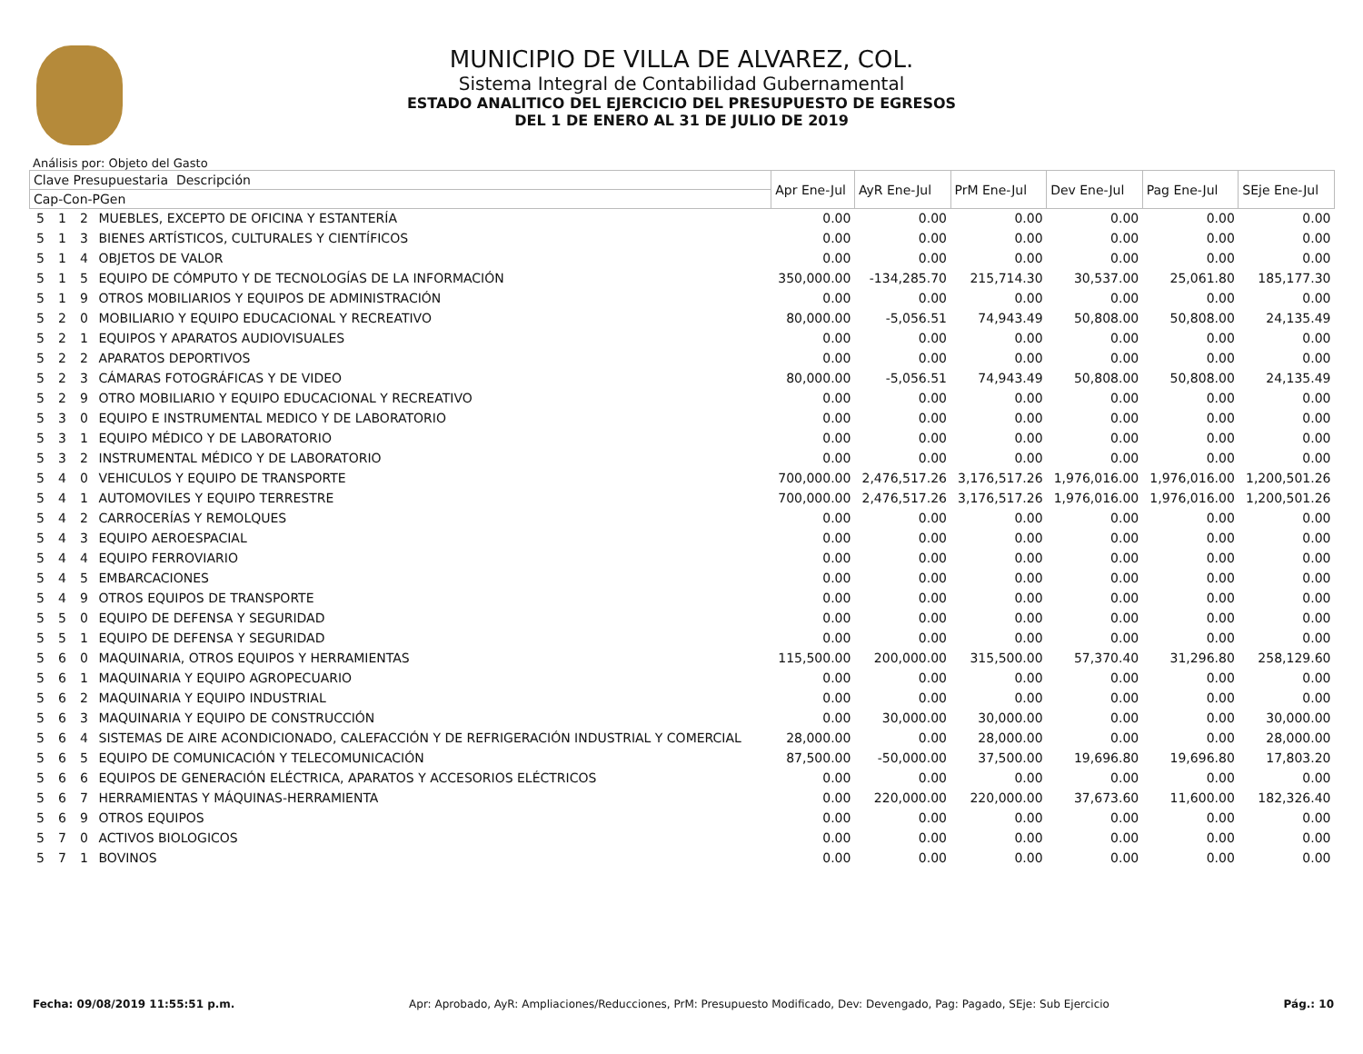MUNICIPIO DE VILLA DE ALVAREZ, COL.
Sistema Integral de Contabilidad Gubernamental
ESTADO ANALITICO DEL EJERCICIO DEL PRESUPUESTO DE EGRESOS
DEL 1 DE ENERO AL 31 DE JULIO DE 2019
Análisis por: Objeto del Gasto
| Clave Presupuestaria Descripción | | | | Apr Ene-Jul | AyR Ene-Jul | PrM Ene-Jul | Dev Ene-Jul | Pag Ene-Jul | SEje Ene-Jul |
| --- | --- | --- | --- | --- | --- | --- | --- | --- | --- |
| Cap-Con-PGen | | | | | | | | | |
| 5 | 1 | 2 | MUEBLES, EXCEPTO DE OFICINA Y ESTANTERÍA | 0.00 | 0.00 | 0.00 | 0.00 | 0.00 | 0.00 |
| 5 | 1 | 3 | BIENES ARTÍSTICOS, CULTURALES Y CIENTÍFICOS | 0.00 | 0.00 | 0.00 | 0.00 | 0.00 | 0.00 |
| 5 | 1 | 4 | OBJETOS DE VALOR | 0.00 | 0.00 | 0.00 | 0.00 | 0.00 | 0.00 |
| 5 | 1 | 5 | EQUIPO DE CÓMPUTO Y DE TECNOLOGÍAS DE LA INFORMACIÓN | 350,000.00 | -134,285.70 | 215,714.30 | 30,537.00 | 25,061.80 | 185,177.30 |
| 5 | 1 | 9 | OTROS MOBILIARIOS Y EQUIPOS DE ADMINISTRACIÓN | 0.00 | 0.00 | 0.00 | 0.00 | 0.00 | 0.00 |
| 5 | 2 | 0 | MOBILIARIO Y EQUIPO EDUCACIONAL Y RECREATIVO | 80,000.00 | -5,056.51 | 74,943.49 | 50,808.00 | 50,808.00 | 24,135.49 |
| 5 | 2 | 1 | EQUIPOS Y APARATOS AUDIOVISUALES | 0.00 | 0.00 | 0.00 | 0.00 | 0.00 | 0.00 |
| 5 | 2 | 2 | APARATOS DEPORTIVOS | 0.00 | 0.00 | 0.00 | 0.00 | 0.00 | 0.00 |
| 5 | 2 | 3 | CÁMARAS FOTOGRÁFICAS Y DE VIDEO | 80,000.00 | -5,056.51 | 74,943.49 | 50,808.00 | 50,808.00 | 24,135.49 |
| 5 | 2 | 9 | OTRO MOBILIARIO Y EQUIPO EDUCACIONAL Y RECREATIVO | 0.00 | 0.00 | 0.00 | 0.00 | 0.00 | 0.00 |
| 5 | 3 | 0 | EQUIPO E INSTRUMENTAL MEDICO Y DE LABORATORIO | 0.00 | 0.00 | 0.00 | 0.00 | 0.00 | 0.00 |
| 5 | 3 | 1 | EQUIPO MÉDICO Y DE LABORATORIO | 0.00 | 0.00 | 0.00 | 0.00 | 0.00 | 0.00 |
| 5 | 3 | 2 | INSTRUMENTAL MÉDICO Y DE LABORATORIO | 0.00 | 0.00 | 0.00 | 0.00 | 0.00 | 0.00 |
| 5 | 4 | 0 | VEHICULOS Y EQUIPO DE TRANSPORTE | 700,000.00 | 2,476,517.26 | 3,176,517.26 | 1,976,016.00 | 1,976,016.00 | 1,200,501.26 |
| 5 | 4 | 1 | AUTOMOVILES Y EQUIPO TERRESTRE | 700,000.00 | 2,476,517.26 | 3,176,517.26 | 1,976,016.00 | 1,976,016.00 | 1,200,501.26 |
| 5 | 4 | 2 | CARROCERÍAS Y REMOLQUES | 0.00 | 0.00 | 0.00 | 0.00 | 0.00 | 0.00 |
| 5 | 4 | 3 | EQUIPO AEROESPACIAL | 0.00 | 0.00 | 0.00 | 0.00 | 0.00 | 0.00 |
| 5 | 4 | 4 | EQUIPO FERROVIARIO | 0.00 | 0.00 | 0.00 | 0.00 | 0.00 | 0.00 |
| 5 | 4 | 5 | EMBARCACIONES | 0.00 | 0.00 | 0.00 | 0.00 | 0.00 | 0.00 |
| 5 | 4 | 9 | OTROS EQUIPOS DE TRANSPORTE | 0.00 | 0.00 | 0.00 | 0.00 | 0.00 | 0.00 |
| 5 | 5 | 0 | EQUIPO DE DEFENSA Y SEGURIDAD | 0.00 | 0.00 | 0.00 | 0.00 | 0.00 | 0.00 |
| 5 | 5 | 1 | EQUIPO DE DEFENSA Y SEGURIDAD | 0.00 | 0.00 | 0.00 | 0.00 | 0.00 | 0.00 |
| 5 | 6 | 0 | MAQUINARIA, OTROS EQUIPOS Y HERRAMIENTAS | 115,500.00 | 200,000.00 | 315,500.00 | 57,370.40 | 31,296.80 | 258,129.60 |
| 5 | 6 | 1 | MAQUINARIA Y EQUIPO AGROPECUARIO | 0.00 | 0.00 | 0.00 | 0.00 | 0.00 | 0.00 |
| 5 | 6 | 2 | MAQUINARIA Y EQUIPO INDUSTRIAL | 0.00 | 0.00 | 0.00 | 0.00 | 0.00 | 0.00 |
| 5 | 6 | 3 | MAQUINARIA Y EQUIPO DE CONSTRUCCIÓN | 0.00 | 30,000.00 | 30,000.00 | 0.00 | 0.00 | 30,000.00 |
| 5 | 6 | 4 | SISTEMAS DE AIRE ACONDICIONADO, CALEFACCIÓN Y DE REFRIGERACIÓN INDUSTRIAL Y COMERCIAL | 28,000.00 | 0.00 | 28,000.00 | 0.00 | 0.00 | 28,000.00 |
| 5 | 6 | 5 | EQUIPO DE COMUNICACIÓN Y TELECOMUNICACIÓN | 87,500.00 | -50,000.00 | 37,500.00 | 19,696.80 | 19,696.80 | 17,803.20 |
| 5 | 6 | 6 | EQUIPOS DE GENERACIÓN ELÉCTRICA, APARATOS Y ACCESORIOS ELÉCTRICOS | 0.00 | 0.00 | 0.00 | 0.00 | 0.00 | 0.00 |
| 5 | 6 | 7 | HERRAMIENTAS Y MÁQUINAS-HERRAMIENTA | 0.00 | 220,000.00 | 220,000.00 | 37,673.60 | 11,600.00 | 182,326.40 |
| 5 | 6 | 9 | OTROS EQUIPOS | 0.00 | 0.00 | 0.00 | 0.00 | 0.00 | 0.00 |
| 5 | 7 | 0 | ACTIVOS BIOLOGICOS | 0.00 | 0.00 | 0.00 | 0.00 | 0.00 | 0.00 |
| 5 | 7 | 1 | BOVINOS | 0.00 | 0.00 | 0.00 | 0.00 | 0.00 | 0.00 |
Fecha: 09/08/2019 11:55:51 p.m. Apr: Aprobado, AyR: Ampliaciones/Reducciones, PrM: Presupuesto Modificado, Dev: Devengado, Pag: Pagado, SEje: Sub Ejercicio Pág.: 10